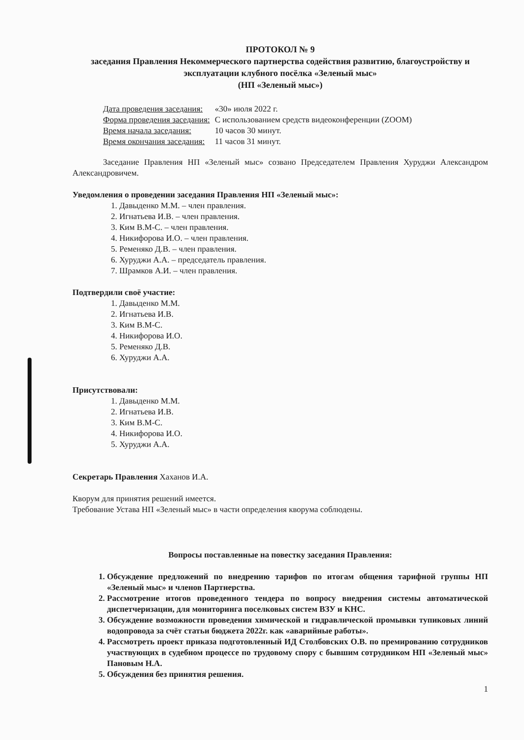ПРОТОКОЛ № 9
заседания Правления Некоммерческого партнерства содействия развитию, благоустройству и эксплуатации клубного посёлка «Зеленый мыс»
(НП «Зеленый мыс»)
| Дата проведения заседания: | «30» июля 2022 г. |
| Форма проведения заседания: | С использованием средств видеоконференции (ZOOM) |
| Время начала заседания: | 10 часов 30 минут. |
| Время окончания заседания: | 11 часов 31 минут. |
Заседание Правления НП «Зеленый мыс» созвано Председателем Правления Хуруджи Александром Александровичем.
Уведомления о проведении заседания Правления НП «Зеленый мыс»:
1. Давыденко М.М. – член правления.
2. Игнатьева И.В. – член правления.
3. Ким В.М-С. – член правления.
4. Никифорова И.О. – член правления.
5. Ременяко Д.В. – член правления.
6. Хуруджи А.А. – председатель правления.
7. Шрамков А.И. – член правления.
Подтвердили своё участие:
1. Давыденко М.М.
2. Игнатьева И.В.
3. Ким В.М-С.
4. Никифорова И.О.
5. Ременяко Д.В.
6. Хуруджи А.А.
Присутствовали:
1. Давыденко М.М.
2. Игнатьева И.В.
3. Ким В.М-С.
4. Никифорова И.О.
5. Хуруджи А.А.
Секретарь Правления Хаханов И.А.
Кворум для принятия решений имеется.
Требование Устава НП «Зеленый мыс» в части определения кворума соблюдены.
Вопросы поставленные на повестку заседания Правления:
1. Обсуждение предложений по внедрению тарифов по итогам общения тарифной группы НП «Зеленый мыс» и членов Партнерства.
2. Рассмотрение итогов проведенного тендера по вопросу внедрения системы автоматической диспетчеризации, для мониторинга поселковых систем ВЗУ и КНС.
3. Обсуждение возможности проведения химической и гидравлической промывки тупиковых линий водопровода за счёт статьи бюджета 2022г. как «аварийные работы».
4. Рассмотреть проект приказа подготовленный ИД Столбовских О.В. по премированию сотрудников участвующих в судебном процессе по трудовому спору с бывшим сотрудником НП «Зеленый мыс» Пановым Н.А.
5. Обсуждения без принятия решения.
1